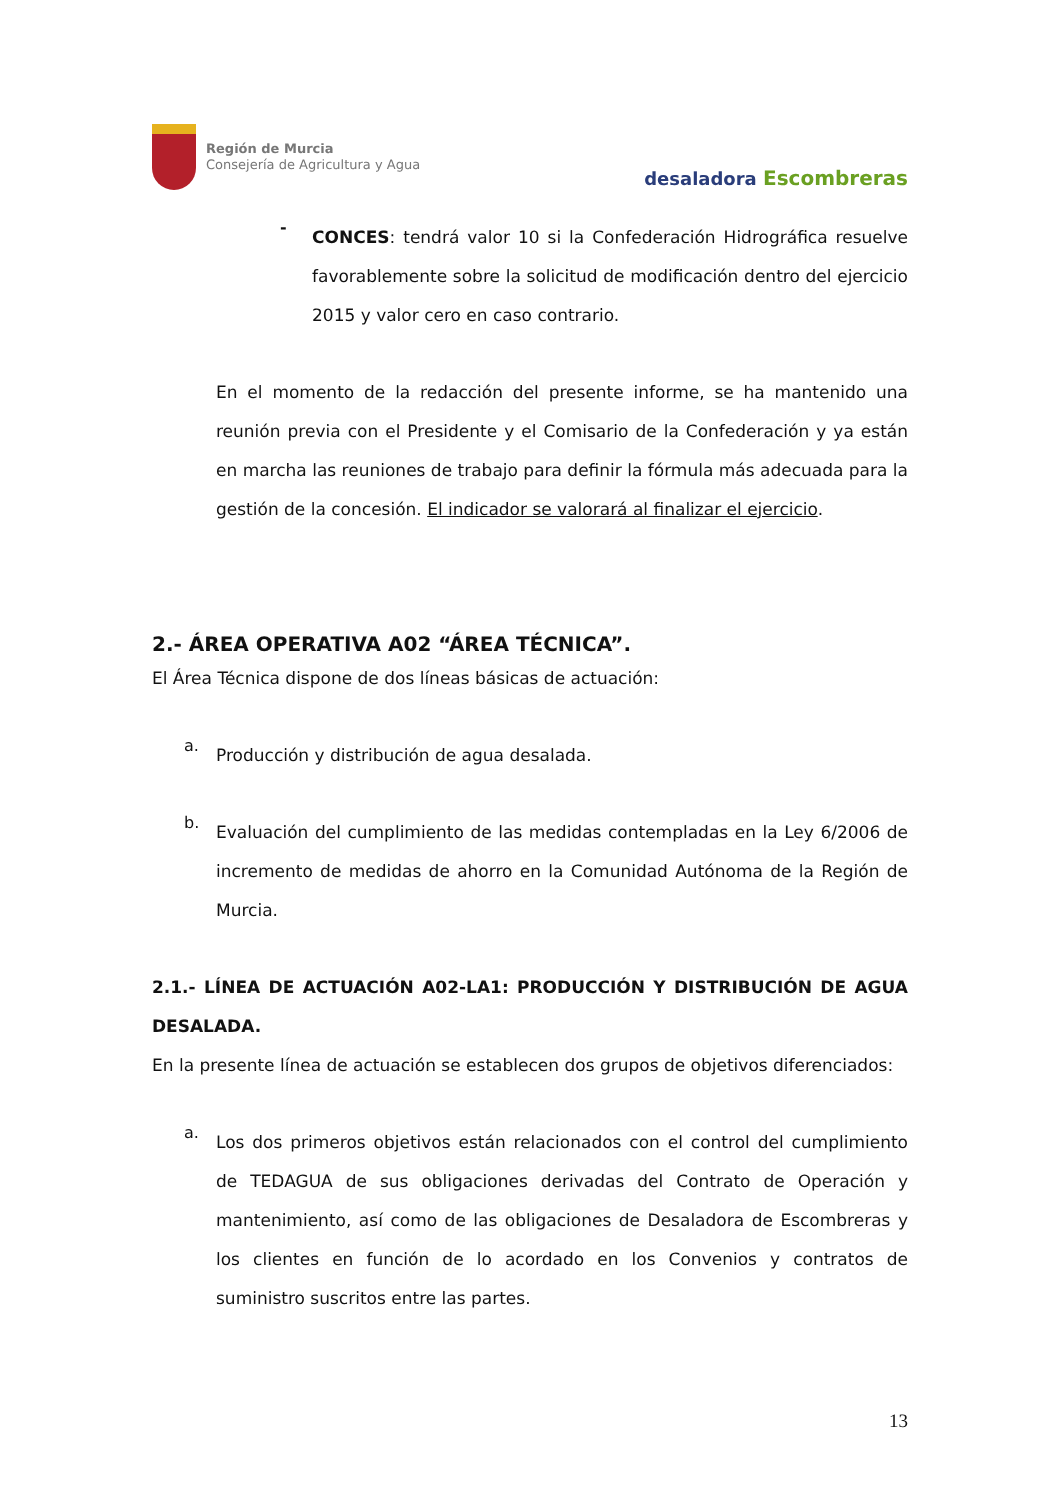Región de Murcia
Consejería de Agricultura y Agua
desaladora Escombreras
-
CONCES: tendrá valor 10 si la Confederación Hidrográfica resuelve favorablemente sobre la solicitud de modificación dentro del ejercicio 2015 y valor cero en caso contrario.
En el momento de la redacción del presente informe, se ha mantenido una reunión previa con el Presidente y el Comisario de la Confederación y ya están en marcha las reuniones de trabajo para definir la fórmula más adecuada para la gestión de la concesión. El indicador se valorará al finalizar el ejercicio.
2.- ÁREA OPERATIVA A02 “ÁREA TÉCNICA”.
El Área Técnica dispone de dos líneas básicas de actuación:
a.
Producción y distribución de agua desalada.
b.
Evaluación del cumplimiento de las medidas contempladas en la Ley 6/2006 de incremento de medidas de ahorro en la Comunidad Autónoma de la Región de Murcia.
2.1.- LÍNEA DE ACTUACIÓN A02-LA1: PRODUCCIÓN Y DISTRIBUCIÓN DE AGUA DESALADA.
En la presente línea de actuación se establecen dos grupos de objetivos diferenciados:
a.
Los dos primeros objetivos están relacionados con el control del cumplimiento de TEDAGUA de sus obligaciones derivadas del Contrato de Operación y mantenimiento, así como de las obligaciones de Desaladora de Escombreras y los clientes en función de lo acordado en los Convenios y contratos de suministro suscritos entre las partes.
13